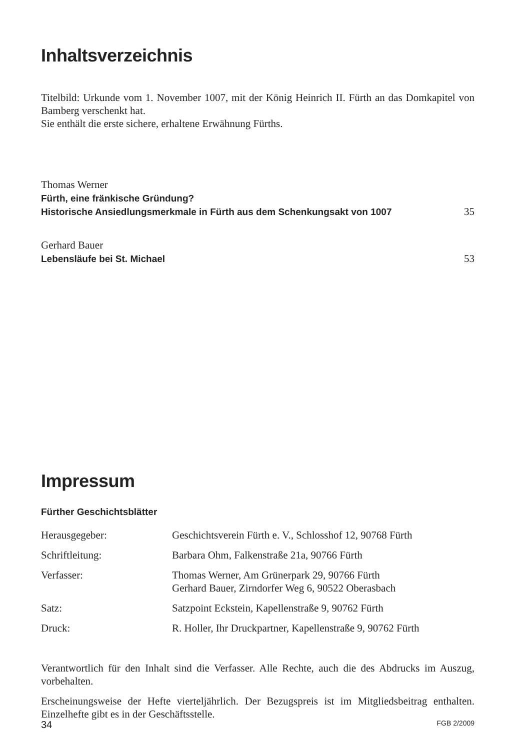Inhaltsverzeichnis
Titelbild: Urkunde vom 1. November 1007, mit der König Heinrich II. Fürth an das Domkapitel von Bamberg verschenkt hat.
Sie enthält die erste sichere, erhaltene Erwähnung Fürths.
Thomas Werner
Fürth, eine fränkische Gründung?
Historische Ansiedlungsmerkmale in Fürth aus dem Schenkungsakt von 1007
35
Gerhard Bauer
Lebensläufe bei St. Michael
53
Impressum
Fürther Geschichtsblätter
| Herausgegeber: | Geschichtsverein Fürth e. V., Schlosshof 12, 90768 Fürth |
| Schriftleitung: | Barbara Ohm, Falkenstraße 21a, 90766 Fürth |
| Verfasser: | Thomas Werner, Am Grünerpark 29, 90766 Fürth Gerhard Bauer, Zirndorfer Weg 6, 90522 Oberasbach |
| Satz: | Satzpoint Eckstein, Kapellenstraße 9, 90762 Fürth |
| Druck: | R. Holler, Ihr Druckpartner, Kapellenstraße 9, 90762 Fürth |
Verantwortlich für den Inhalt sind die Verfasser. Alle Rechte, auch die des Abdrucks im Auszug, vorbehalten.
Erscheinungsweise der Hefte vierteljährlich. Der Bezugspreis ist im Mitgliedsbeitrag enthalten. Einzelhefte gibt es in der Geschäftsstelle.
34 FGB 2/2009